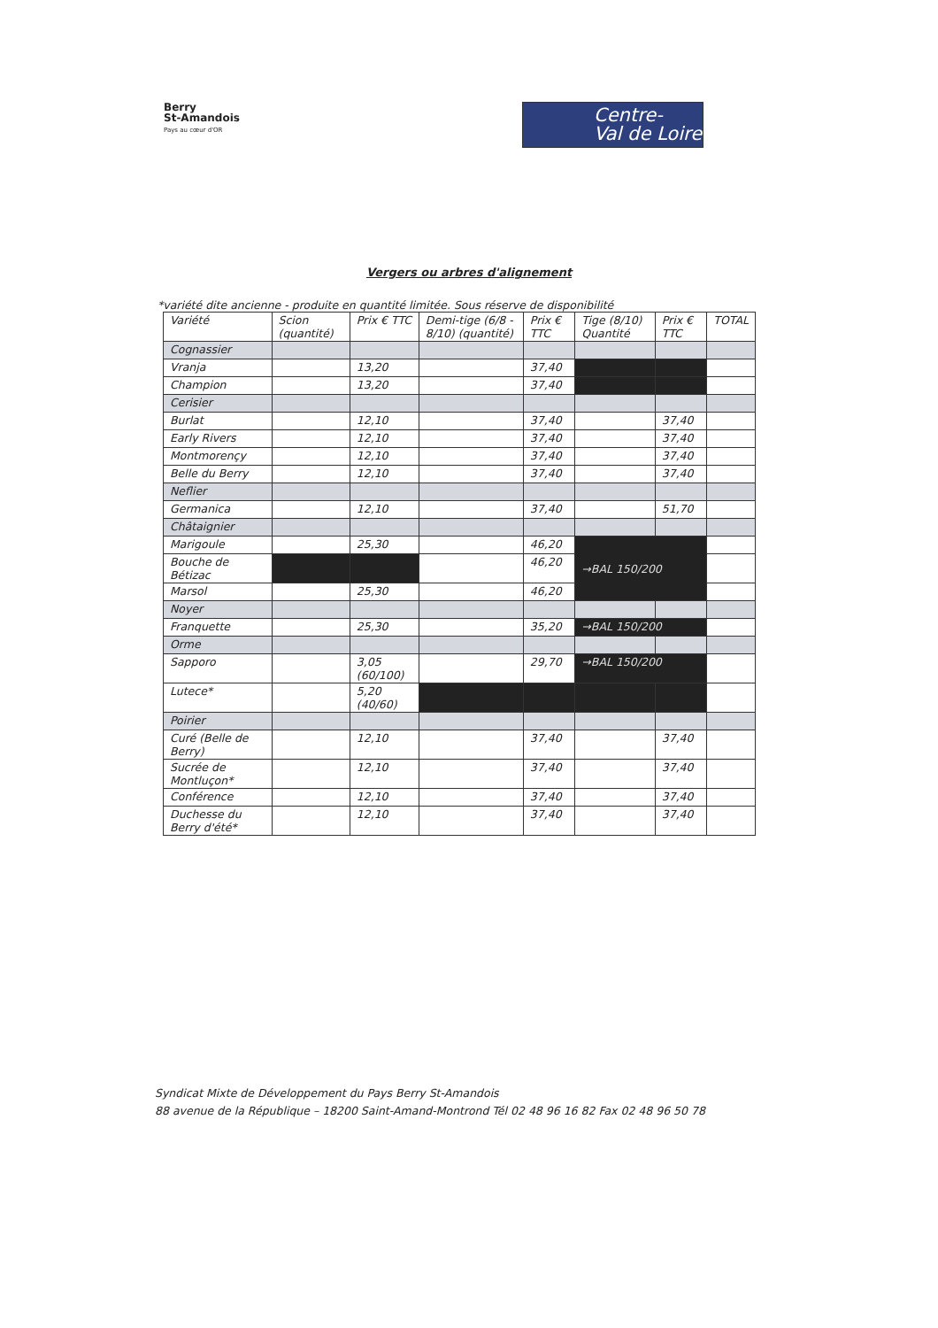Berry
St-Amandois
Pays au cœur d'OR
Centre-
Val de Loire
Vergers ou arbres d'alignement
*variété dite ancienne - produite en quantité limitée. Sous réserve de disponibilité
| Variété | Scion (quantité) | Prix € TTC | Demi-tige (6/8 - 8/10) (quantité) | Prix € TTC | Tige (8/10) Quantité | Prix € TTC | TOTAL |
| --- | --- | --- | --- | --- | --- | --- | --- |
| Cognassier | | | | | | | |
| Vranja | | 13,20 | | 37,40 | | | |
| Champion | | 13,20 | | 37,40 | | | |
| Cerisier | | | | | | | |
| Burlat | | 12,10 | | 37,40 | | 37,40 | |
| Early Rivers | | 12,10 | | 37,40 | | 37,40 | |
| Montmorençy | | 12,10 | | 37,40 | | 37,40 | |
| Belle du Berry | | 12,10 | | 37,40 | | 37,40 | |
| Neflier | | | | | | | |
| Germanica | | 12,10 | | 37,40 | | 51,70 | |
| Châtaignier | | | | | | | |
| Marigoule | | 25,30 | | 46,20 | →BAL 150/200 | | |
| Bouche de Bétizac | | | | 46,20 | | | |
| Marsol | | 25,30 | | 46,20 | | | |
| Noyer | | | | | | | |
| Franquette | | 25,30 | | 35,20 | →BAL 150/200 | | |
| Orme | | | | | | | |
| Sapporo | | 3,05 (60/100) | | 29,70 | →BAL 150/200 | | |
| Lutece* | | 5,20 (40/60) | | | | | |
| Poirier | | | | | | | |
| Curé (Belle de Berry) | | 12,10 | | 37,40 | | 37,40 | |
| Sucrée de Montluçon* | | 12,10 | | 37,40 | | 37,40 | |
| Conférence | | 12,10 | | 37,40 | | 37,40 | |
| Duchesse du Berry d'été* | | 12,10 | | 37,40 | | 37,40 | |
Syndicat Mixte de Développement du Pays Berry St-Amandois
88 avenue de la République – 18200 Saint-Amand-Montrond Tél 02 48 96 16 82 Fax 02 48 96 50 78